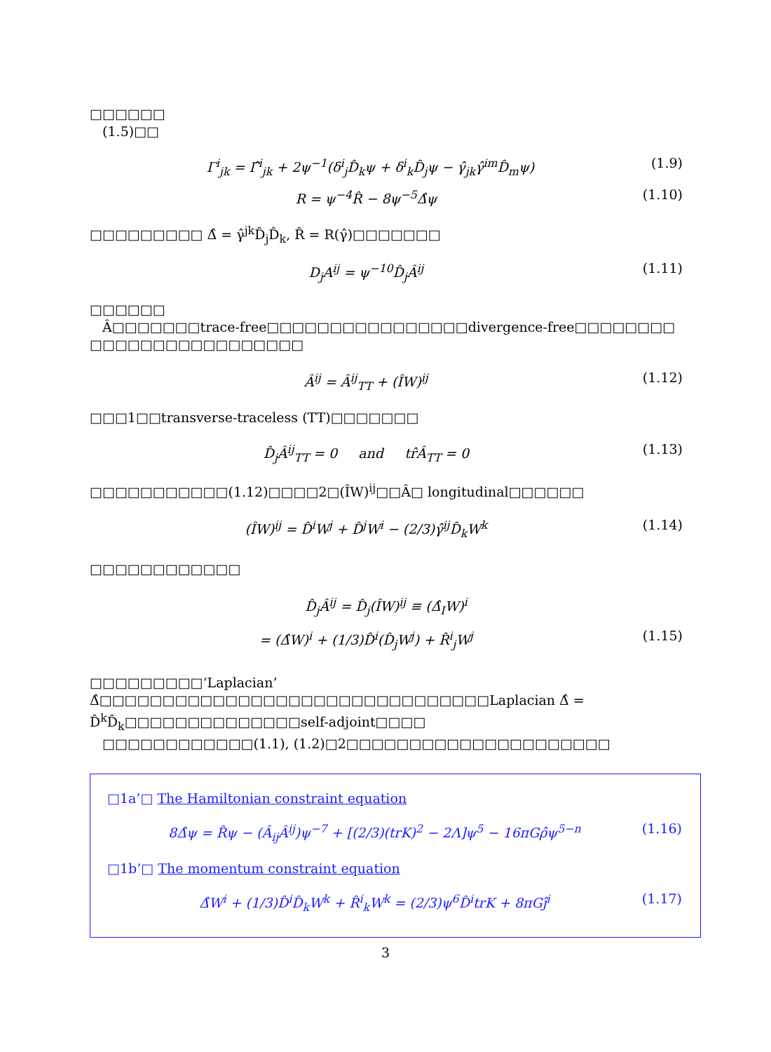□□□□□□
(1.5)□□
Γ<sup>i</sup><sub>jk</sub> = Γ̂<sup>i</sup><sub>jk</sub> + 2ψ<sup>−1</sup>(δ<sup>i</sup><sub>j</sub>D̂<sub>k</sub>ψ + δ<sup>i</sup><sub>k</sub>D̂<sub>j</sub>ψ − γ̂<sub>jk</sub>γ̂<sup>im</sup>D̂<sub>m</sub>ψ) (1.9)
R = ψ<sup>−4</sup>R̂ − 8ψ<sup>−5</sup>Δ̂ψ (1.10)
□□□□□□□□□ Δ̂ = γ̂<sup>jk</sup>D̂<sub>j</sub>D̂<sub>k</sub>, R̂ = R(γ̂)□□□□□□□
D<sub>j</sub>A<sup>ij</sup> = ψ<sup>−10</sup>D̂<sub>j</sub>Â<sup>ij</sup> (1.11)
□□□□□□
Â□□□□□□□trace-free□□□□□□□□□□□□□□□□divergence-free□□□□□□□□
□□□□□□□□□□□□□□□□□
Â<sup>ij</sup> = Â<sup>ij</sup><sub>TT</sub> + (ÎW)<sup>ij</sup> (1.12)
□□□1□□transverse-traceless (TT)□□□□□□□
D̂<sub>j</sub>Â<sup>ij</sup><sub>TT</sub> = 0 and tr̂Â<sub>TT</sub> = 0 (1.13)
□□□□□□□□□□□(1.12)□□□□2□(ÎW)<sup>ij</sup>□□Â□ longitudinal□□□□□□
(ÎW)<sup>ij</sup> = D̂<sup>i</sup>W<sup>j</sup> + D̂<sup>j</sup>W<sup>i</sup> − (2/3)γ̂<sup>ij</sup>D̂<sub>k</sub>W<sup>k</sup> (1.14)
□□□□□□□□□□□□
D̂<sub>j</sub>Â<sup>ij</sup> = D̂<sub>j</sub>(ÎW)<sup>ij</sup> ≡ (Δ̂<sub>I</sub>W)<sup>i</sup>
= (Δ̂W)<sup>i</sup> + (1/3)D̂<sup>i</sup>(D̂<sub>j</sub>W<sup>j</sup>) + R̂<sup>i</sup><sub>j</sub>W<sup>j</sup> (1.15)
□□□□□□□□□‘Laplacian’ Δ̂□□□□□□□□□□□□□□□□□□□□□□□□□□□□□□□Laplacian Δ̂ = D̂<sup>k</sup>D̂<sub>k</sub>□□□□□□□□□□□□□□self-adjoint□□□□
□□□□□□□□□□□□(1.1), (1.2)□2□□□□□□□□□□□□□□□□□□□□□
□1a’□ The Hamiltonian constraint equation
8Δ̂ψ = R̂ψ − (Â<sub>ij</sub>Â<sup>ij</sup>)ψ<sup>−7</sup> + [(2/3)(trK)<sup>2</sup> − 2Λ]ψ<sup>5</sup> − 16πGρ̂ψ<sup>5−n</sup> (1.16)
□1b’□ The momentum constraint equation
Δ̂W<sup>i</sup> + (1/3)D̂<sup>i</sup>D̂<sub>k</sub>W<sup>k</sup> + R̂<sup>i</sup><sub>k</sub>W<sup>k</sup> = (2/3)ψ<sup>6</sup>D̂<sup>i</sup>trK + 8πGĵ<sup>i</sup> (1.17)
3